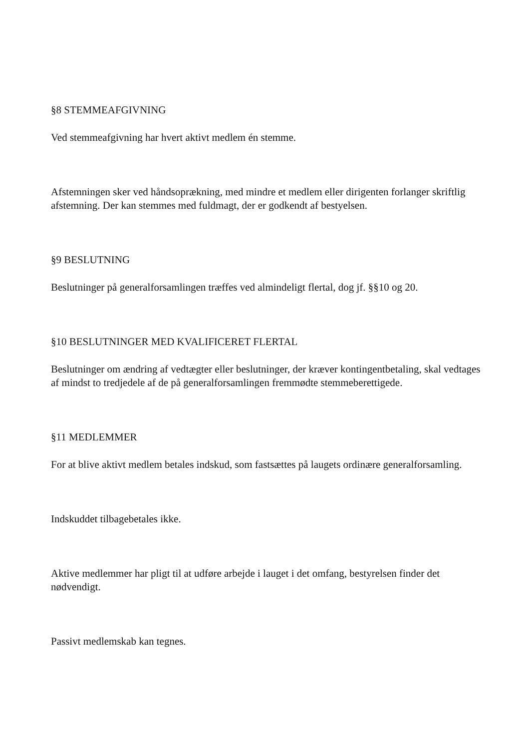§8 STEMMEAFGIVNING
Ved stemmeafgivning har hvert aktivt medlem én stemme.
Afstemningen sker ved håndsoprækning, med mindre et medlem eller dirigenten forlanger skriftlig afstemning. Der kan stemmes med fuldmagt, der er godkendt af bestyelsen.
§9 BESLUTNING
Beslutninger på generalforsamlingen træffes ved almindeligt flertal, dog jf. §§10 og 20.
§10 BESLUTNINGER MED KVALIFICERET FLERTAL
Beslutninger om ændring af vedtægter eller beslutninger, der kræver kontingentbetaling, skal vedtages af mindst to tredjedele af de på generalforsamlingen fremmødte stemmeberettigede.
§11 MEDLEMMER
For at blive aktivt medlem betales indskud, som fastsættes på laugets ordinære generalforsamling.
Indskuddet tilbagebetales ikke.
Aktive medlemmer har pligt til at udføre arbejde i lauget i det omfang, bestyrelsen finder det nødvendigt.
Passivt medlemskab kan tegnes.